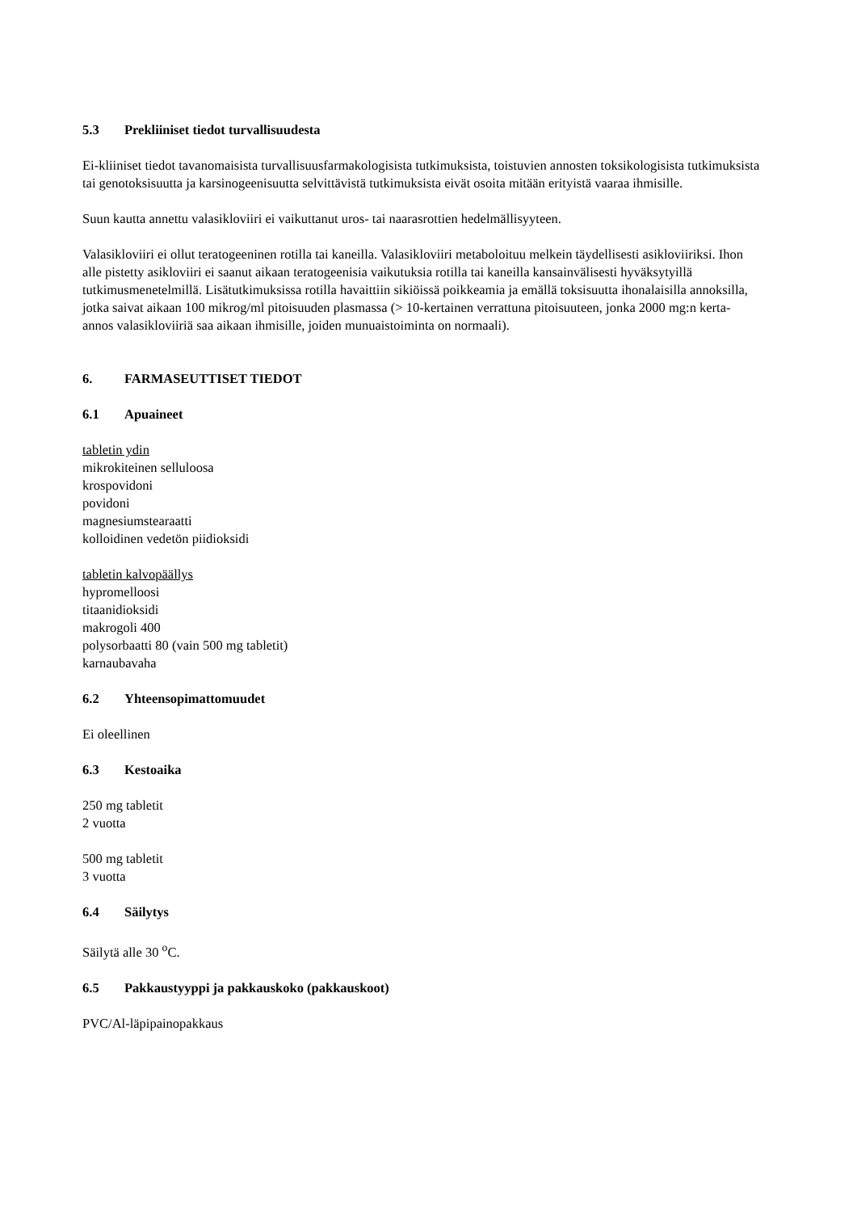5.3 Prekliiniset tiedot turvallisuudesta
Ei-kliiniset tiedot tavanomaisista turvallisuusfarmakologisista tutkimuksista, toistuvien annosten toksikologisista tutkimuksista tai genotoksisuutta ja karsinogeenisuutta selvittävistä tutkimuksista eivät osoita mitään erityistä vaaraa ihmisille.
Suun kautta annettu valasikloviiri ei vaikuttanut uros- tai naarasrottien hedelmällisyyteen.
Valasikloviiri ei ollut teratogeeninen rotilla tai kaneilla. Valasikloviiri metaboloituu melkein täydellisesti asikloviiriksi. Ihon alle pistetty asikloviiri ei saanut aikaan teratogeenisia vaikutuksia rotilla tai kaneilla kansainvälisesti hyväksytyillä tutkimusmenetelmillä. Lisätutkimuksissa rotilla havaittiin sikiöissä poikkeamia ja emällä toksisuutta ihonalaisilla annoksilla, jotka saivat aikaan 100 mikrog/ml pitoisuuden plasmassa (> 10-kertainen verrattuna pitoisuuteen, jonka 2000 mg:n kerta-annos valasikloviiriä saa aikaan ihmisille, joiden munuaistoiminta on normaali).
6. FARMASEUTTISET TIEDOT
6.1 Apuaineet
tabletin ydin
mikrokiteinen selluloosa
krospovidoni
povidoni
magnesiumstearaatti
kolloidinen vedetön piidioksidi
tabletin kalvopäällys
hypromelloosi
titaanidioksidi
makrogoli 400
polysorbaatti 80 (vain 500 mg tabletit)
karnaubavaha
6.2 Yhteensopimattomuudet
Ei oleellinen
6.3 Kestoaika
250 mg tabletit
2 vuotta
500 mg tabletit
3 vuotta
6.4 Säilytys
Säilytä alle 30 <sup>o</sup>C.
6.5 Pakkaustyyppi ja pakkauskoko (pakkauskoot)
PVC/Al-läpipainopakkaus